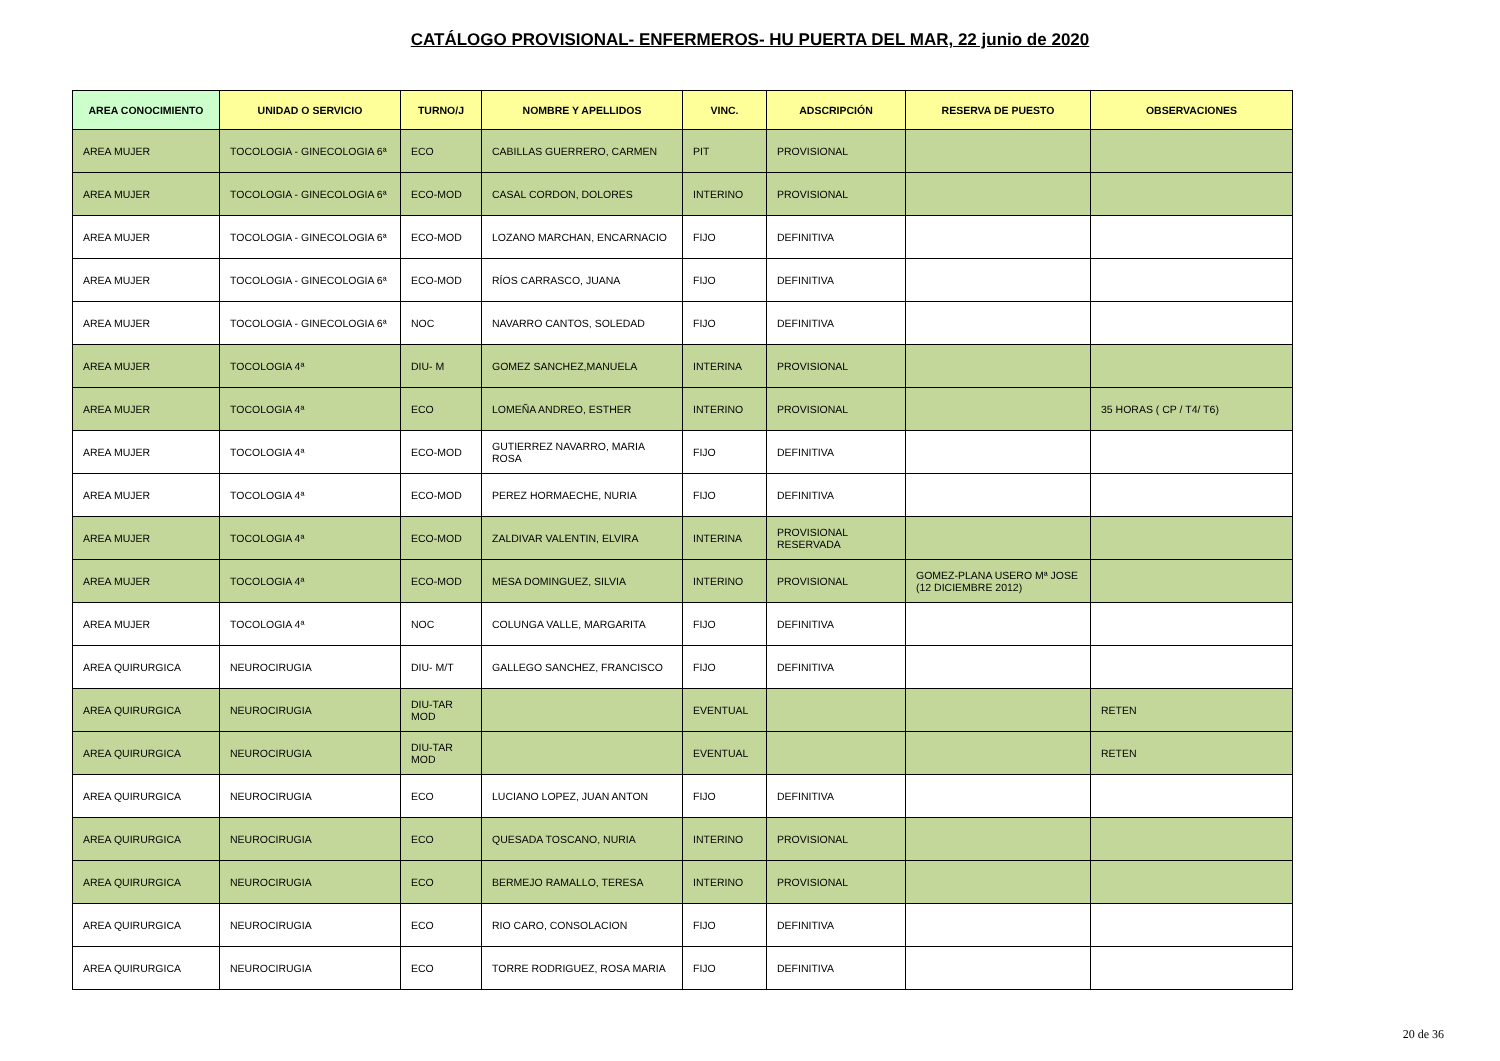CATÁLOGO PROVISIONAL- ENFERMEROS- HU PUERTA DEL MAR, 22 junio de 2020
| AREA CONOCIMIENTO | UNIDAD O SERVICIO | TURNO/J | NOMBRE Y APELLIDOS | VINC. | ADSCRIPCIÓN | RESERVA DE PUESTO | OBSERVACIONES |
| --- | --- | --- | --- | --- | --- | --- | --- |
| AREA MUJER | TOCOLOGIA - GINECOLOGIA 6ª | ECO | CABILLAS GUERRERO, CARMEN | PIT | PROVISIONAL | | |
| AREA MUJER | TOCOLOGIA - GINECOLOGIA 6ª | ECO-MOD | CASAL CORDON, DOLORES | INTERINO | PROVISIONAL | | |
| AREA MUJER | TOCOLOGIA - GINECOLOGIA 6ª | ECO-MOD | LOZANO MARCHAN, ENCARNACIO | FIJO | DEFINITIVA | | |
| AREA MUJER | TOCOLOGIA - GINECOLOGIA 6ª | ECO-MOD | RÍOS CARRASCO, JUANA | FIJO | DEFINITIVA | | |
| AREA MUJER | TOCOLOGIA - GINECOLOGIA 6ª | NOC | NAVARRO CANTOS, SOLEDAD | FIJO | DEFINITIVA | | |
| AREA MUJER | TOCOLOGIA 4ª | DIU- M | GOMEZ SANCHEZ,MANUELA | INTERINA | PROVISIONAL | | |
| AREA MUJER | TOCOLOGIA 4ª | ECO | LOMEÑA ANDREO, ESTHER | INTERINO | PROVISIONAL | | 35 HORAS ( CP / T4/ T6) |
| AREA MUJER | TOCOLOGIA 4ª | ECO-MOD | GUTIERREZ NAVARRO, MARIA ROSA | FIJO | DEFINITIVA | | |
| AREA MUJER | TOCOLOGIA 4ª | ECO-MOD | PEREZ HORMAECHE, NURIA | FIJO | DEFINITIVA | | |
| AREA MUJER | TOCOLOGIA 4ª | ECO-MOD | ZALDIVAR VALENTIN, ELVIRA | INTERINA | PROVISIONAL RESERVADA | | |
| AREA MUJER | TOCOLOGIA 4ª | ECO-MOD | MESA DOMINGUEZ, SILVIA | INTERINO | PROVISIONAL | GOMEZ-PLANA USERO Mª JOSE (12 DICIEMBRE 2012) | |
| AREA MUJER | TOCOLOGIA 4ª | NOC | COLUNGA VALLE, MARGARITA | FIJO | DEFINITIVA | | |
| AREA QUIRURGICA | NEUROCIRUGIA | DIU- M/T | GALLEGO SANCHEZ, FRANCISCO | FIJO | DEFINITIVA | | |
| AREA QUIRURGICA | NEUROCIRUGIA | DIU-TAR MOD | | EVENTUAL | | | RETEN |
| AREA QUIRURGICA | NEUROCIRUGIA | DIU-TAR MOD | | EVENTUAL | | | RETEN |
| AREA QUIRURGICA | NEUROCIRUGIA | ECO | LUCIANO LOPEZ, JUAN ANTON | FIJO | DEFINITIVA | | |
| AREA QUIRURGICA | NEUROCIRUGIA | ECO | QUESADA TOSCANO, NURIA | INTERINO | PROVISIONAL | | |
| AREA QUIRURGICA | NEUROCIRUGIA | ECO | BERMEJO RAMALLO, TERESA | INTERINO | PROVISIONAL | | |
| AREA QUIRURGICA | NEUROCIRUGIA | ECO | RIO CARO, CONSOLACION | FIJO | DEFINITIVA | | |
| AREA QUIRURGICA | NEUROCIRUGIA | ECO | TORRE RODRIGUEZ, ROSA MARIA | FIJO | DEFINITIVA | | |
20 de 36